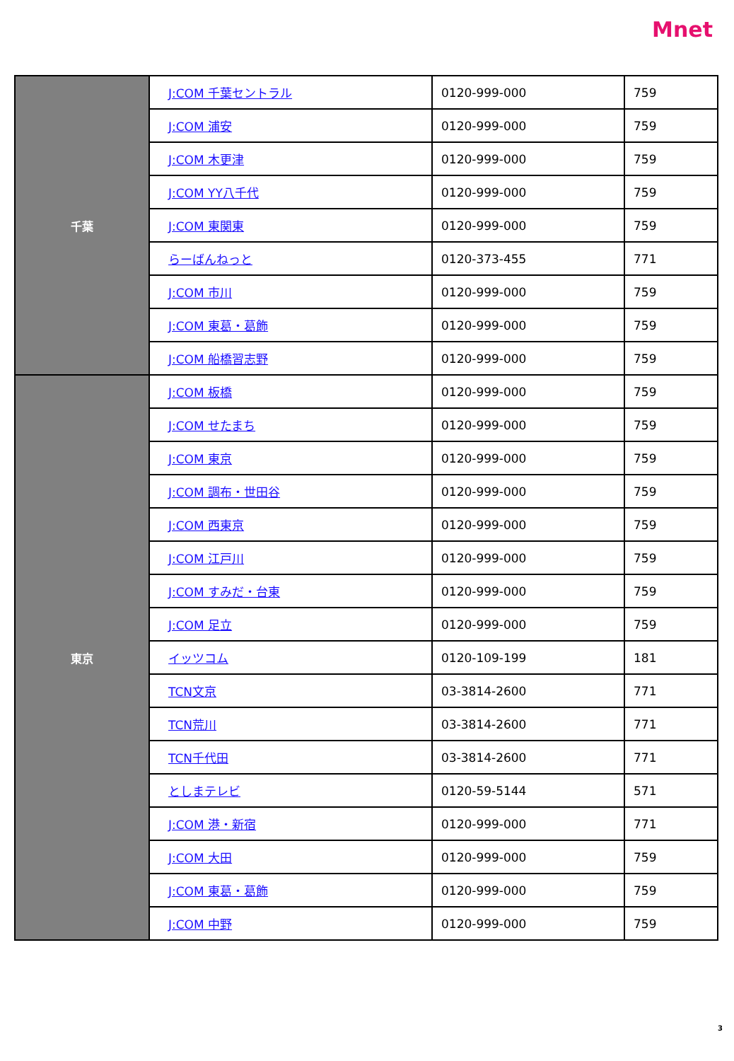Mnet
| 千葉 | J:COM 千葉セントラル | 0120-999-000 | 759 |
| | J:COM 浦安 | 0120-999-000 | 759 |
| | J:COM 木更津 | 0120-999-000 | 759 |
| | J:COM YY八千代 | 0120-999-000 | 759 |
| | J:COM 東関東 | 0120-999-000 | 759 |
| | らーばんねっと | 0120-373-455 | 771 |
| | J:COM 市川 | 0120-999-000 | 759 |
| | J:COM 東葛・葛飾 | 0120-999-000 | 759 |
| | J:COM 船橋習志野 | 0120-999-000 | 759 |
| 東京 | J:COM 板橋 | 0120-999-000 | 759 |
| | J:COM せたまち | 0120-999-000 | 759 |
| | J:COM 東京 | 0120-999-000 | 759 |
| | J:COM 調布・世田谷 | 0120-999-000 | 759 |
| | J:COM 西東京 | 0120-999-000 | 759 |
| | J:COM 江戸川 | 0120-999-000 | 759 |
| | J:COM すみだ・台東 | 0120-999-000 | 759 |
| | J:COM 足立 | 0120-999-000 | 759 |
| | イッツコム | 0120-109-199 | 181 |
| | TCN文京 | 03-3814-2600 | 771 |
| | TCN荒川 | 03-3814-2600 | 771 |
| | TCN千代田 | 03-3814-2600 | 771 |
| | としまテレビ | 0120-59-5144 | 571 |
| | J:COM 港・新宿 | 0120-999-000 | 771 |
| | J:COM 大田 | 0120-999-000 | 759 |
| | J:COM 東葛・葛飾 | 0120-999-000 | 759 |
| | J:COM 中野 | 0120-999-000 | 759 |
3